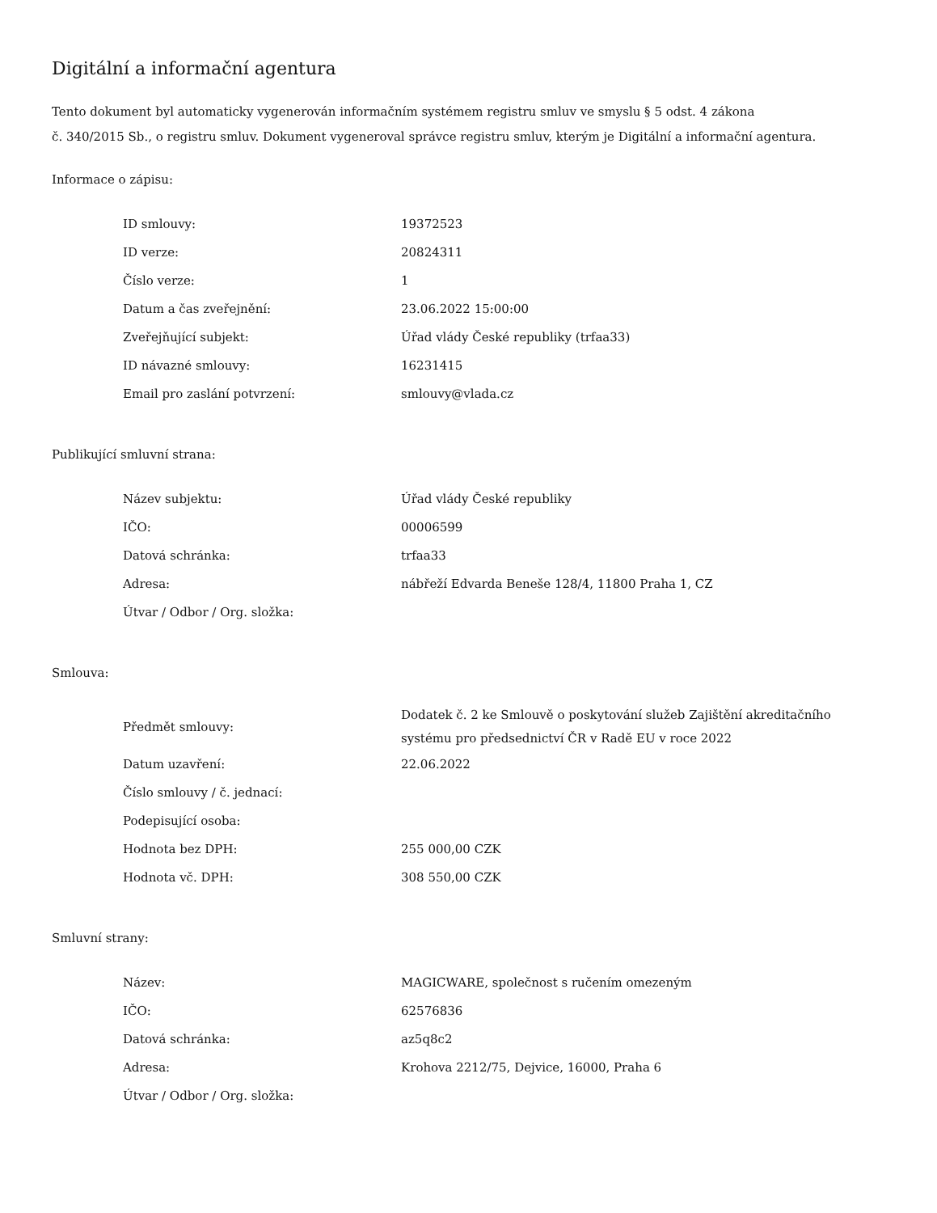Digitální a informační agentura
Tento dokument byl automaticky vygenerován informačním systémem registru smluv ve smyslu § 5 odst. 4 zákona
č. 340/2015 Sb., o registru smluv. Dokument vygeneroval správce registru smluv, kterým je Digitální a informační agentura.
Informace o zápisu:
| ID smlouvy: | 19372523 |
| ID verze: | 20824311 |
| Číslo verze: | 1 |
| Datum a čas zveřejnění: | 23.06.2022 15:00:00 |
| Zveřejňující subjekt: | Úřad vlády České republiky (trfaa33) |
| ID návazné smlouvy: | 16231415 |
| Email pro zaslání potvrzení: | smlouvy@vlada.cz |
Publikující smluvní strana:
| Název subjektu: | Úřad vlády České republiky |
| IČO: | 00006599 |
| Datová schránka: | trfaa33 |
| Adresa: | nábřeží Edvarda Beneše 128/4, 11800 Praha 1, CZ |
| Útvar / Odbor / Org. složka: | |
Smlouva:
| Předmět smlouvy: | Dodatek č. 2 ke Smlouvě o poskytování služeb Zajištění akreditačního systému pro předsednictví ČR v Radě EU v roce 2022 |
| Datum uzavření: | 22.06.2022 |
| Číslo smlouvy / č. jednací: | |
| Podepisující osoba: | |
| Hodnota bez DPH: | 255 000,00 CZK |
| Hodnota vč. DPH: | 308 550,00 CZK |
Smluvní strany:
| Název: | MAGICWARE, společnost s ručením omezeným |
| IČO: | 62576836 |
| Datová schránka: | az5q8c2 |
| Adresa: | Krohova 2212/75, Dejvice, 16000, Praha 6 |
| Útvar / Odbor / Org. složka: | |